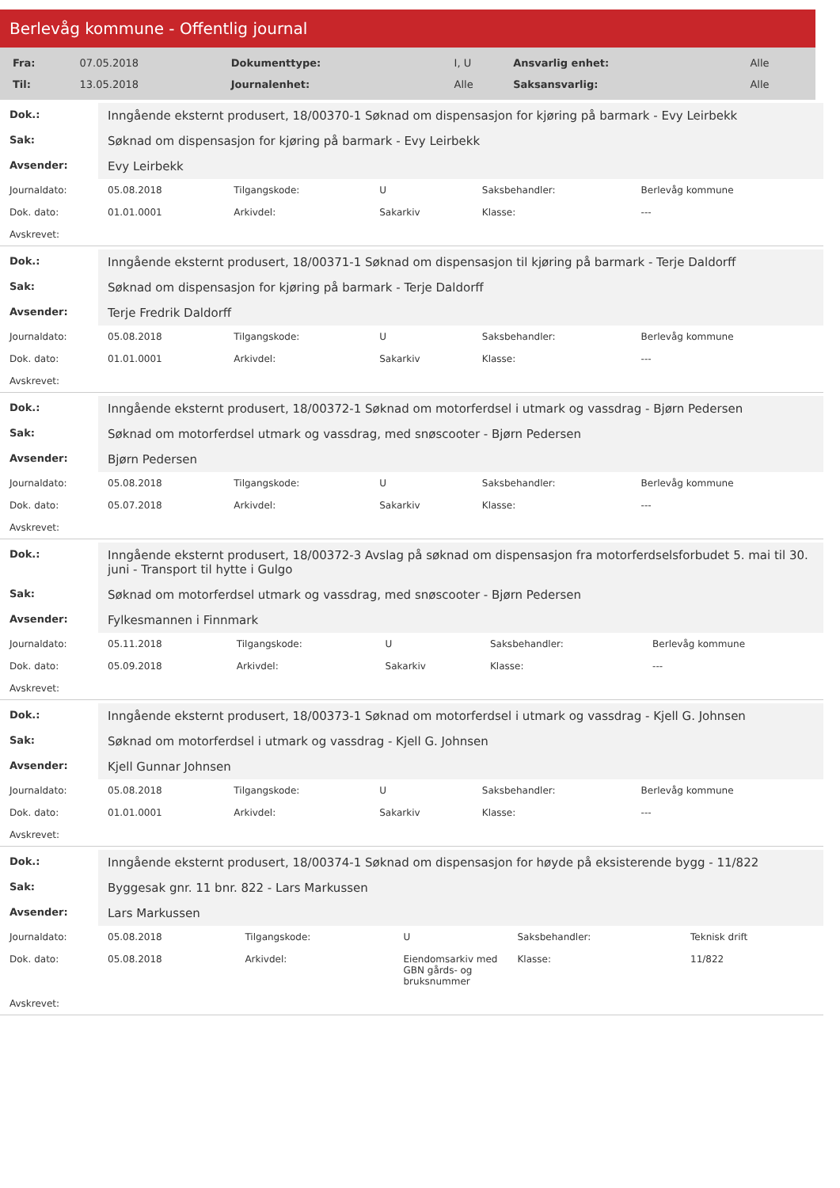Berlevåg kommune - Offentlig journal
| Fra: | 07.05.2018 | Dokumenttype: | I, U | Ansvarlig enhet: | Alle |
| Til: | 13.05.2018 | Journalenhet: | Alle | Saksansvarlig: | Alle |
| Dok.: | Inngående eksternt produsert, 18/00370-1 Søknad om dispensasjon for kjøring på barmark - Evy Leirbekk | | | | |
| Sak: | Søknad om dispensasjon for kjøring på barmark - Evy Leirbekk | | | | |
| Avsender: | Evy Leirbekk | | | | |
| Journaldato: | 05.08.2018 | Tilgangskode: | U | Saksbehandler: | Berlevåg kommune |
| Dok. dato: | 01.01.0001 | Arkivdel: | Sakarkiv | Klasse: | --- |
| Avskrevet: | | | | | |
| Dok.: | Inngående eksternt produsert, 18/00371-1 Søknad om dispensasjon til kjøring på barmark - Terje Daldorff | | | | |
| Sak: | Søknad om dispensasjon for kjøring på barmark - Terje Daldorff | | | | |
| Avsender: | Terje Fredrik Daldorff | | | | |
| Journaldato: | 05.08.2018 | Tilgangskode: | U | Saksbehandler: | Berlevåg kommune |
| Dok. dato: | 01.01.0001 | Arkivdel: | Sakarkiv | Klasse: | --- |
| Avskrevet: | | | | | |
| Dok.: | Inngående eksternt produsert, 18/00372-1 Søknad om motorferdsel i utmark og vassdrag - Bjørn Pedersen | | | | |
| Sak: | Søknad om motorferdsel utmark og vassdrag, med snøscooter - Bjørn Pedersen | | | | |
| Avsender: | Bjørn Pedersen | | | | |
| Journaldato: | 05.08.2018 | Tilgangskode: | U | Saksbehandler: | Berlevåg kommune |
| Dok. dato: | 05.07.2018 | Arkivdel: | Sakarkiv | Klasse: | --- |
| Avskrevet: | | | | | |
| Dok.: | Inngående eksternt produsert, 18/00372-3 Avslag på søknad om dispensasjon fra motorferdselsforbudet 5. mai til 30. juni - Transport til hytte i Gulgo | | | | |
| Sak: | Søknad om motorferdsel utmark og vassdrag, med snøscooter - Bjørn Pedersen | | | | |
| Avsender: | Fylkesmannen i Finnmark | | | | |
| Journaldato: | 05.11.2018 | Tilgangskode: | U | Saksbehandler: | Berlevåg kommune |
| Dok. dato: | 05.09.2018 | Arkivdel: | Sakarkiv | Klasse: | --- |
| Avskrevet: | | | | | |
| Dok.: | Inngående eksternt produsert, 18/00373-1 Søknad om motorferdsel i utmark og vassdrag - Kjell G. Johnsen | | | | |
| Sak: | Søknad om motorferdsel i utmark og vassdrag - Kjell G. Johnsen | | | | |
| Avsender: | Kjell Gunnar Johnsen | | | | |
| Journaldato: | 05.08.2018 | Tilgangskode: | U | Saksbehandler: | Berlevåg kommune |
| Dok. dato: | 01.01.0001 | Arkivdel: | Sakarkiv | Klasse: | --- |
| Avskrevet: | | | | | |
| Dok.: | Inngående eksternt produsert, 18/00374-1 Søknad om dispensasjon for høyde på eksisterende bygg - 11/822 | | | | |
| Sak: | Byggesak gnr. 11 bnr. 822 - Lars Markussen | | | | |
| Avsender: | Lars Markussen | | | | |
| Journaldato: | 05.08.2018 | Tilgangskode: | U | Saksbehandler: | Teknisk drift |
| Dok. dato: | 05.08.2018 | Arkivdel: | Eiendomsarkiv med GBN gårds- og bruksnummer | Klasse: | 11/822 |
| Avskrevet: | | | | | |